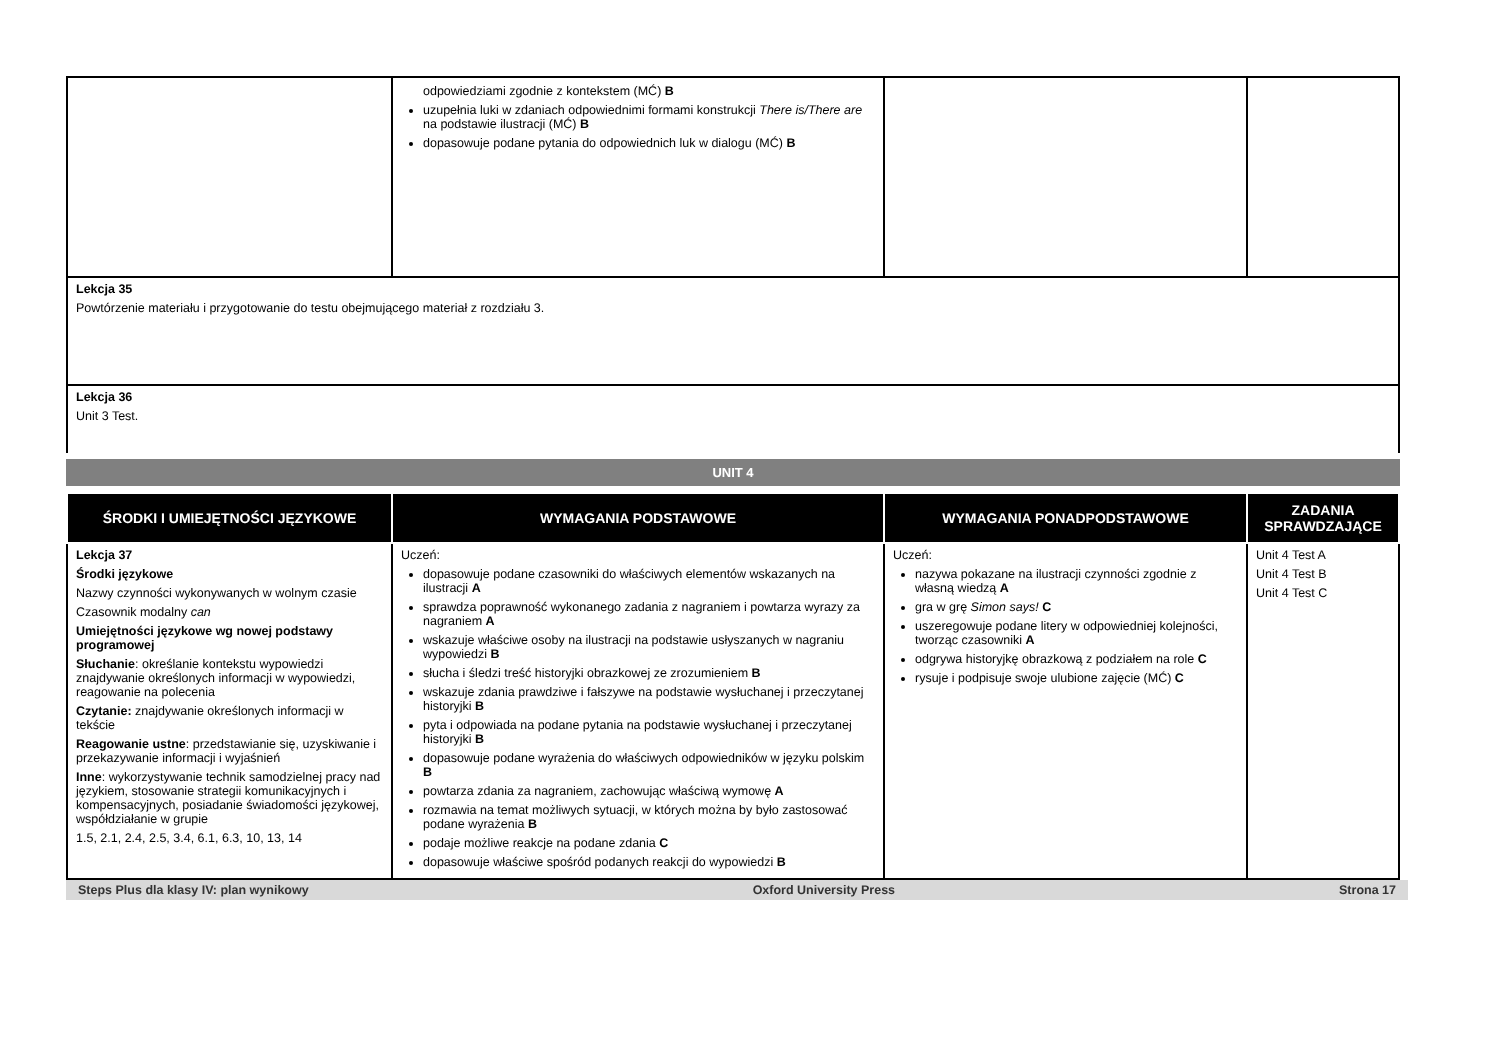| | odpowiedziami zgodnie z kontekstem (MĆ) B uzupełnia luki w zdaniach odpowiednimi formami konstrukcji There is/There are na podstawie ilustracji (MĆ) B dopasowuje podane pytania do odpowiednich luk w dialogu (MĆ) B | | |
| Lekcja 35 Powtórzenie materiału i przygotowanie do testu obejmującego materiał z rozdziału 3. | | | |
| Lekcja 36 Unit 3 Test. | | | |
UNIT 4
| ŚRODKI I UMIEJĘTNOŚCI JĘZYKOWE | WYMAGANIA PODSTAWOWE | WYMAGANIA PONADPODSTAWOWE | ZADANIA SPRAWDZAJĄCE |
| --- | --- | --- | --- |
| Lekcja 37 Środki językowe Nazwy czynności wykonywanych w wolnym czasie Czasownik modalny can Umiejętności językowe wg nowej podstawy programowej Słuchanie : określanie kontekstu wypowiedzi znajdywanie określonych informacji w wypowiedzi, reagowanie na polecenia Czytanie: znajdywanie określonych informacji w tekście Reagowanie ustne : przedstawianie się, uzyskiwanie i przekazywanie informacji i wyjaśnień Inne : wykorzystywanie technik samodzielnej pracy nad językiem, stosowanie strategii komunikacyjnych i kompensacyjnych, posiadanie świadomości językowej, współdziałanie w grupie 1.5, 2.1, 2.4, 2.5, 3.4, 6.1, 6.3, 10, 13, 14 | Uczeń: dopasowuje podane czasowniki do właściwych elementów wskazanych na ilustracji A sprawdza poprawność wykonanego zadania z nagraniem i powtarza wyrazy za nagraniem A wskazuje właściwe osoby na ilustracji na podstawie usłyszanych w nagraniu wypowiedzi B słucha i śledzi treść historyjki obrazkowej ze zrozumieniem B wskazuje zdania prawdziwe i fałszywe na podstawie wysłuchanej i przeczytanej historyjki B pyta i odpowiada na podane pytania na podstawie wysłuchanej i przeczytanej historyjki B dopasowuje podane wyrażenia do właściwych odpowiedników w języku polskim B powtarza zdania za nagraniem, zachowując właściwą wymowę A rozmawia na temat możliwych sytuacji, w których można by było zastosować podane wyrażenia B podaje możliwe reakcje na podane zdania C dopasowuje właściwe spośród podanych reakcji do wypowiedzi B | Uczeń: nazywa pokazane na ilustracji czynności zgodnie z własną wiedzą A gra w grę Simon says! C uszeregowuje podane litery w odpowiedniej kolejności, tworząc czasowniki A odgrywa historyjkę obrazkową z podziałem na role C rysuje i podpisuje swoje ulubione zajęcie (MĆ) C | Unit 4 Test A Unit 4 Test B Unit 4 Test C |
Steps Plus dla klasy IV: plan wynikowy Oxford University Press Strona 17